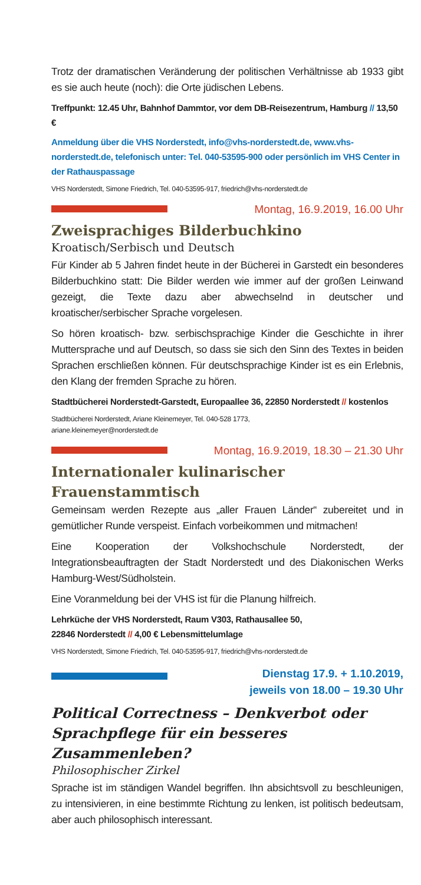Trotz der dramatischen Veränderung der politischen Verhältnisse ab 1933 gibt es sie auch heute (noch): die Orte jüdischen Lebens.
Treffpunkt: 12.45 Uhr, Bahnhof Dammtor, vor dem DB-Reisezentrum, Hamburg // 13,50 €
Anmeldung über die VHS Norderstedt, info@vhs-norderstedt.de, www.vhs-norderstedt.de, telefonisch unter: Tel. 040-53595-900 oder persönlich im VHS Center in der Rathauspassage
VHS Norderstedt, Simone Friedrich, Tel. 040-53595-917, friedrich@vhs-norderstedt.de
Montag, 16.9.2019, 16.00 Uhr
Zweisprachiges Bilderbuchkino
Kroatisch/Serbisch und Deutsch
Für Kinder ab 5 Jahren findet heute in der Bücherei in Garstedt ein besonderes Bilderbuchkino statt: Die Bilder werden wie immer auf der großen Leinwand gezeigt, die Texte dazu aber abwechselnd in deutscher und kroatischer/serbischer Sprache vorgelesen.
So hören kroatisch- bzw. serbischsprachige Kinder die Geschichte in ihrer Muttersprache und auf Deutsch, so dass sie sich den Sinn des Textes in beiden Sprachen erschließen können. Für deutschsprachige Kinder ist es ein Erlebnis, den Klang der fremden Sprache zu hören.
Stadtbücherei Norderstedt-Garstedt, Europaallee 36, 22850 Norderstedt // kostenlos
Stadtbücherei Norderstedt, Ariane Kleinemeyer, Tel. 040-528 1773,
ariane.kleinemeyer@norderstedt.de
Montag, 16.9.2019, 18.30 – 21.30 Uhr
Internationaler kulinarischer
Frauenstammtisch
Gemeinsam werden Rezepte aus „aller Frauen Länder“ zubereitet und in gemütlicher Runde verspeist. Einfach vorbeikommen und mitmachen!
Eine Kooperation der Volkshochschule Norderstedt, der Integrationsbeauftragten der Stadt Norderstedt und des Diakonischen Werks Hamburg-West/Südholstein.
Eine Voranmeldung bei der VHS ist für die Planung hilfreich.
Lehrküche der VHS Norderstedt, Raum V303, Rathausallee 50,
22846 Norderstedt // 4,00 € Lebensmittelumlage
VHS Norderstedt, Simone Friedrich, Tel. 040-53595-917, friedrich@vhs-norderstedt.de
Dienstag 17.9. + 1.10.2019,
jeweils von 18.00 – 19.30 Uhr
Political Correctness – Denkverbot oder Sprachpflege für ein besseres Zusammenleben?
Philosophischer Zirkel
Sprache ist im ständigen Wandel begriffen. Ihn absichtsvoll zu beschleunigen, zu intensivieren, in eine bestimmte Richtung zu lenken, ist politisch bedeutsam, aber auch philosophisch interessant.